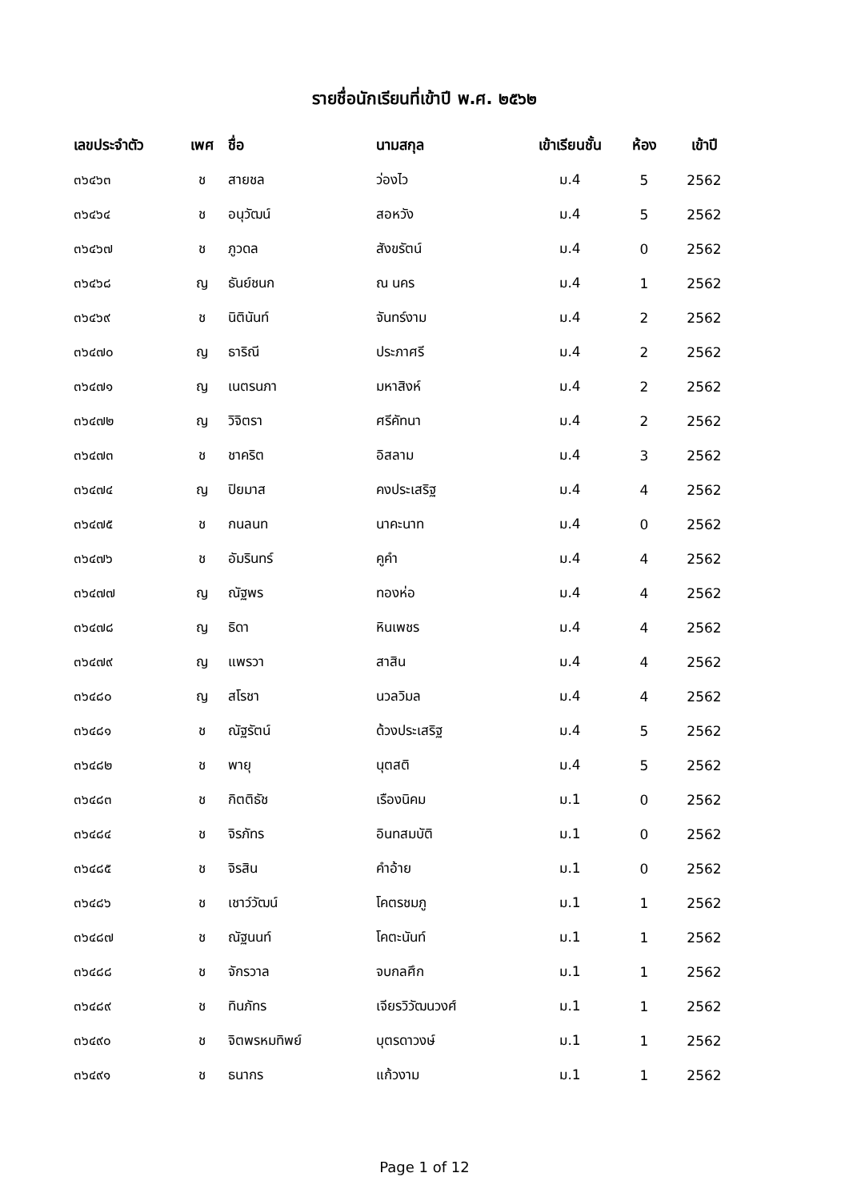รายชื่อนักเรียนที่เข้าปี พ.ศ. ๒๕๖๒
| เลขประจำตัว | เพศ | ชื่อ | นามสกุล | เข้าเรียนชั้น | ห้อง | เข้าปี |
| --- | --- | --- | --- | --- | --- | --- |
| ๓๖๔๖๓ | ช | สายชล | ว่องไว | ม.4 | 5 | 2562 |
| ๓๖๔๖๔ | ช | อนุวัฒน์ | สอหวัง | ม.4 | 5 | 2562 |
| ๓๖๔๖๗ | ช | ภูวดล | สังขรัตน์ | ม.4 | 0 | 2562 |
| ๓๖๔๖๘ | ญ | ธันย์ชนก | ณ นคร | ม.4 | 1 | 2562 |
| ๓๖๔๖๙ | ช | นิตินันท์ | จันทร์งาม | ม.4 | 2 | 2562 |
| ๓๖๔๗๐ | ญ | ธาริณี | ประภาศรี | ม.4 | 2 | 2562 |
| ๓๖๔๗๑ | ญ | เนตรนภา | มหาสิงห์ | ม.4 | 2 | 2562 |
| ๓๖๔๗๒ | ญ | วิจิตรา | ศรีคัทนา | ม.4 | 2 | 2562 |
| ๓๖๔๗๓ | ช | ชาคริต | อิสลาม | ม.4 | 3 | 2562 |
| ๓๖๔๗๔ | ญ | ปิยมาส | คงประเสริฐ | ม.4 | 4 | 2562 |
| ๓๖๔๗๕ | ช | กนลนท | นาคะนาท | ม.4 | 0 | 2562 |
| ๓๖๔๗๖ | ช | อัมรินทร์ | คูคำ | ม.4 | 4 | 2562 |
| ๓๖๔๗๗ | ญ | ณัฐพร | ทองห่อ | ม.4 | 4 | 2562 |
| ๓๖๔๗๘ | ญ | ธิดา | หินเพชร | ม.4 | 4 | 2562 |
| ๓๖๔๗๙ | ญ | แพรวา | สาสิน | ม.4 | 4 | 2562 |
| ๓๖๔๘๐ | ญ | สโรชา | นวลวิมล | ม.4 | 4 | 2562 |
| ๓๖๔๘๑ | ช | ณัฐรัตน์ | ด้วงประเสริฐ | ม.4 | 5 | 2562 |
| ๓๖๔๘๒ | ช | พายุ | นุตสติ | ม.4 | 5 | 2562 |
| ๓๖๔๘๓ | ช | กิตติธัช | เรืองนิคม | ม.1 | 0 | 2562 |
| ๓๖๔๘๔ | ช | จิรภัทร | อินทสมบัติ | ม.1 | 0 | 2562 |
| ๓๖๔๘๕ | ช | จิรสิน | คำอ้าย | ม.1 | 0 | 2562 |
| ๓๖๔๘๖ | ช | เชาว์วัฒน์ | โคตรชมภู | ม.1 | 1 | 2562 |
| ๓๖๔๘๗ | ช | ณัฐนนท์ | โคตะนันท์ | ม.1 | 1 | 2562 |
| ๓๖๔๘๘ | ช | จักรวาล | จบกลศึก | ม.1 | 1 | 2562 |
| ๓๖๔๘๙ | ช | ทินภัทร | เจียรวิวัฒนวงศ์ | ม.1 | 1 | 2562 |
| ๓๖๔๙๐ | ช | จิตพรหมทิพย์ | บุตรดาวงษ์ | ม.1 | 1 | 2562 |
| ๓๖๔๙๑ | ช | ธนากร | แก้วงาม | ม.1 | 1 | 2562 |
Page 1 of 12